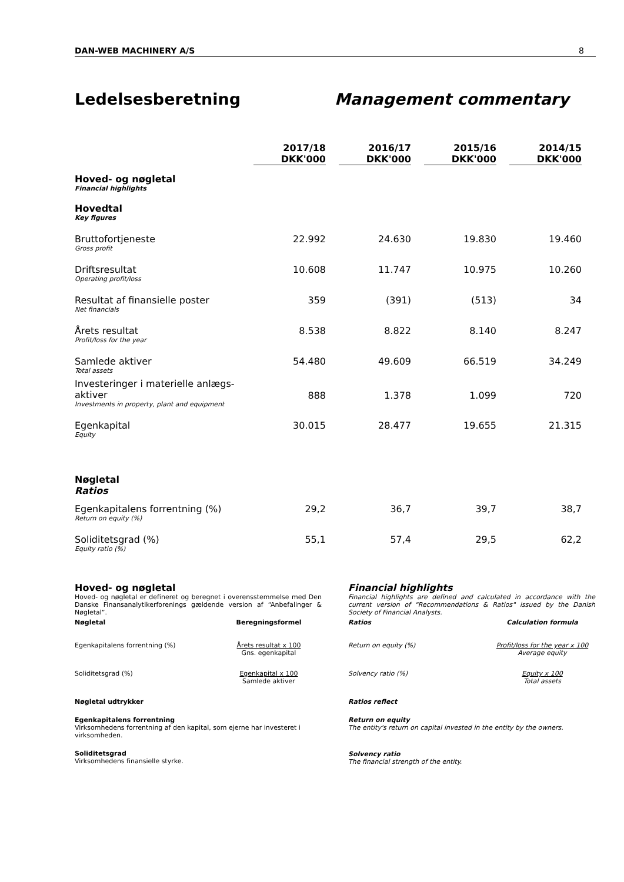DAN-WEB MACHINERY A/S 8
Ledelsesberetning Management commentary
| | 2017/18 DKK'000 | 2016/17 DKK'000 | 2015/16 DKK'000 | 2014/15 DKK'000 |
| --- | --- | --- | --- | --- |
| Hoved- og nøgletal Financial highlights | | | | |
| Hovedtal Key figures | | | | |
| Bruttofortjeneste Gross profit | 22.992 | 24.630 | 19.830 | 19.460 |
| Driftsresultat Operating profit/loss | 10.608 | 11.747 | 10.975 | 10.260 |
| Resultat af finansielle poster Net financials | 359 | (391) | (513) | 34 |
| Årets resultat Profit/loss for the year | 8.538 | 8.822 | 8.140 | 8.247 |
| Samlede aktiver Total assets | 54.480 | 49.609 | 66.519 | 34.249 |
| Investeringer i materielle anlægs- aktiver Investments in property, plant and equipment | 888 | 1.378 | 1.099 | 720 |
| Egenkapital Equity | 30.015 | 28.477 | 19.655 | 21.315 |
| Nøgletal Ratios | | | | |
| Egenkapitalens forrentning (%) Return on equity (%) | 29,2 | 36,7 | 39,7 | 38,7 |
| Soliditetsgrad (%) Equity ratio (%) | 55,1 | 57,4 | 29,5 | 62,2 |
Hoved- og nøgletal
Hoved- og nøgletal er defineret og beregnet i overensstemmelse med Den Danske Finansanalytikerforenings gældende version af “Anbefalinger & Nøgletal”.
Nøgletal Beregningsformel
Egenkapitalens forrentning (%) Årets resultat x 100
Gns. egenkapital
Soliditetsgrad (%) Egenkapital x 100
Samlede aktiver
Nøgletal udtrykker
Egenkapitalens forrentning
Virksomhedens forrentning af den kapital, som ejerne har investeret i virksomheden.
Soliditetsgrad
Virksomhedens finansielle styrke.
Financial highlights
Financial highlights are defined and calculated in accordance with the current version of "Recommendations & Ratios" issued by the Danish Society of Financial Analysts.
Ratios Calculation formula
Return on equity (%) Profit/loss for the year x 100
Average equity
Solvency ratio (%) Equity x 100
Total assets
Ratios reflect
Return on equity
The entity's return on capital invested in the entity by the owners.
Solvency ratio
The financial strength of the entity.